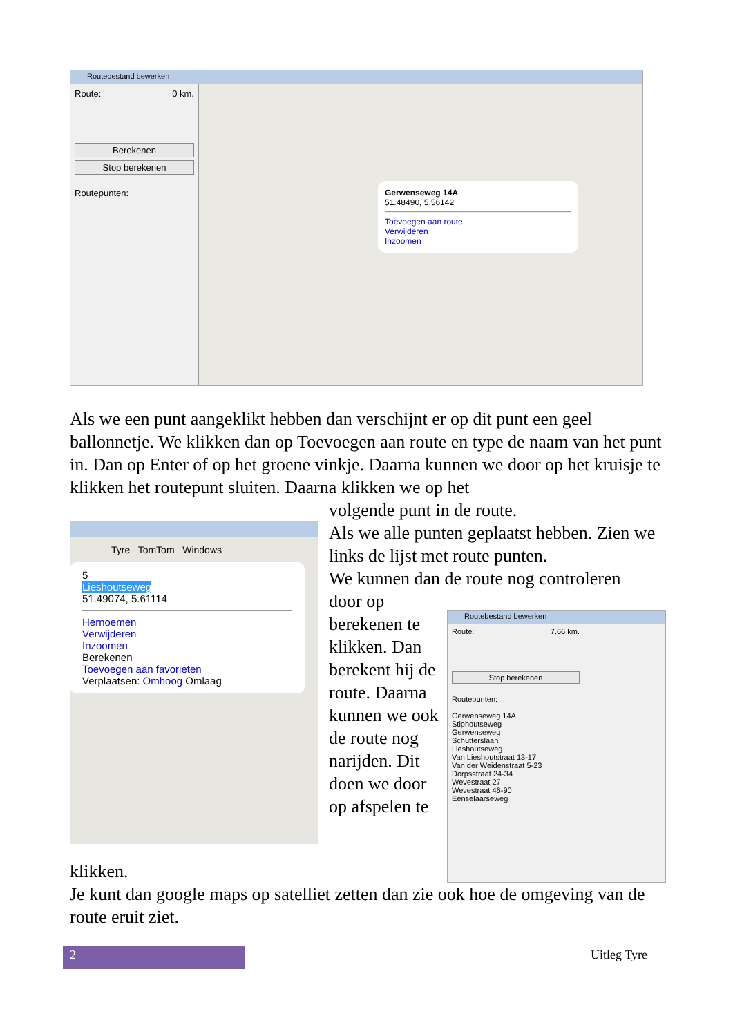Routebestand bewerken
Route: 0 km.
Berekenen
Stop berekenen
Routepunten:
Gerwenseweg 14A
51.48490, 5.56142
Toevoegen aan route
Verwijderen
Inzoomen
Als we een punt aangeklikt hebben dan verschijnt er op dit punt een geel ballonnetje. We klikken dan op Toevoegen aan route en type de naam van het punt in. Dan op Enter of op het groene vinkje. Daarna kunnen we door op het kruisje te klikken het routepunt sluiten. Daarna klikken we op het
volgende punt in de route.
Als we alle punten geplaatst hebben. Zien we links de lijst met route punten.
We kunnen dan de route nog controleren
Tyre TomTom Windows
5
Lieshoutseweg
51.49074, 5.61114
Hernoemen
Verwijderen
Inzoomen
Berekenen
Toevoegen aan favorieten
Verplaatsen: Omhoog Omlaag
door op berekenen te klikken. Dan berekent hij de route. Daarna kunnen we ook de route nog narijden. Dit doen we door op afspelen te
Routebestand bewerken
Route: 7.66 km.
Stop berekenen
Routepunten:
Gerwenseweg 14A
Stiphoutseweg
Gerwenseweg
Schutterslaan
Lieshoutseweg
Van Lieshoutstraat 13-17
Van der Weidenstraat 5-23
Dorpsstraat 24-34
Wevestraat 27
Wevestraat 46-90
Eenselaarseweg
klikken.
Je kunt dan google maps op satelliet zetten dan zie ook hoe de omgeving van de route eruit ziet.
2
Uitleg Tyre